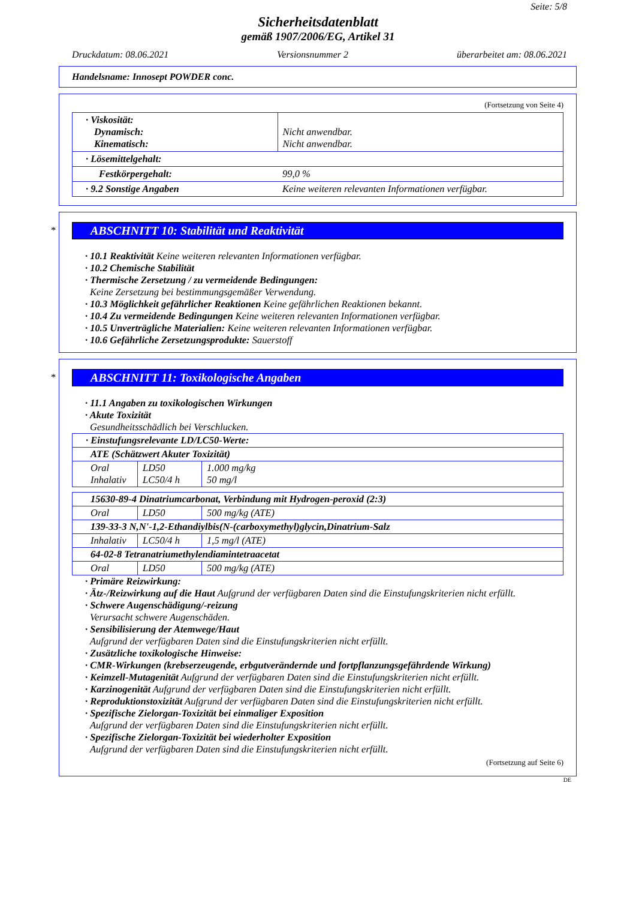Seite: 5/8
Sicherheitsdatenblatt
gemäß 1907/2006/EG, Artikel 31
Druckdatum: 08.06.2021 Versionsnummer 2 überarbeitet am: 08.06.2021
Handelsname: Innosept POWDER conc.
(Fortsetzung von Seite 4)
| · Viskosität: Dynamisch: Kinematisch: | Nicht anwendbar. Nicht anwendbar. |
| · Lösemittelgehalt: | |
| Festkörpergehalt: | 99,0 % |
| · 9.2 Sonstige Angaben | Keine weiteren relevanten Informationen verfügbar. |
*
ABSCHNITT 10: Stabilität und Reaktivität
· 10.1 Reaktivität Keine weiteren relevanten Informationen verfügbar.
· 10.2 Chemische Stabilität
· Thermische Zersetzung / zu vermeidende Bedingungen:
Keine Zersetzung bei bestimmungsgemäßer Verwendung.
· 10.3 Möglichkeit gefährlicher Reaktionen Keine gefährlichen Reaktionen bekannt.
· 10.4 Zu vermeidende Bedingungen Keine weiteren relevanten Informationen verfügbar.
· 10.5 Unverträgliche Materialien: Keine weiteren relevanten Informationen verfügbar.
· 10.6 Gefährliche Zersetzungsprodukte: Sauerstoff
*
ABSCHNITT 11: Toxikologische Angaben
· 11.1 Angaben zu toxikologischen Wirkungen
· Akute Toxizität
Gesundheitsschädlich bei Verschlucken.
| · Einstufungsrelevante LD/LC50-Werte: | | |
| ATE (Schätzwert Akuter Toxizität) | | |
| Oral Inhalativ | LD50 LC50/4 h | 1.000 mg/kg 50 mg/l |
| 15630-89-4 Dinatriumcarbonat, Verbindung mit Hydrogen-peroxid (2:3) | | |
| Oral | LD50 | 500 mg/kg (ATE) |
| 139-33-3 N,N'-1,2-Ethandiylbis(N-(carboxymethyl)glycin,Dinatrium-Salz | | |
| Inhalativ | LC50/4 h | 1,5 mg/l (ATE) |
| 64-02-8 Tetranatriumethylendiamintetraacetat | | |
| Oral | LD50 | 500 mg/kg (ATE) |
· Primäre Reizwirkung:
· Ätz-/Reizwirkung auf die Haut Aufgrund der verfügbaren Daten sind die Einstufungskriterien nicht erfüllt.
· Schwere Augenschädigung/-reizung
Verursacht schwere Augenschäden.
· Sensibilisierung der Atemwege/Haut
Aufgrund der verfügbaren Daten sind die Einstufungskriterien nicht erfüllt.
· Zusätzliche toxikologische Hinweise:
· CMR-Wirkungen (krebserzeugende, erbgutverändernde und fortpflanzungsgefährdende Wirkung)
· Keimzell-Mutagenität Aufgrund der verfügbaren Daten sind die Einstufungskriterien nicht erfüllt.
· Karzinogenität Aufgrund der verfügbaren Daten sind die Einstufungskriterien nicht erfüllt.
· Reproduktionstoxizität Aufgrund der verfügbaren Daten sind die Einstufungskriterien nicht erfüllt.
· Spezifische Zielorgan-Toxizität bei einmaliger Exposition
Aufgrund der verfügbaren Daten sind die Einstufungskriterien nicht erfüllt.
· Spezifische Zielorgan-Toxizität bei wiederholter Exposition
Aufgrund der verfügbaren Daten sind die Einstufungskriterien nicht erfüllt.
(Fortsetzung auf Seite 6)
DE